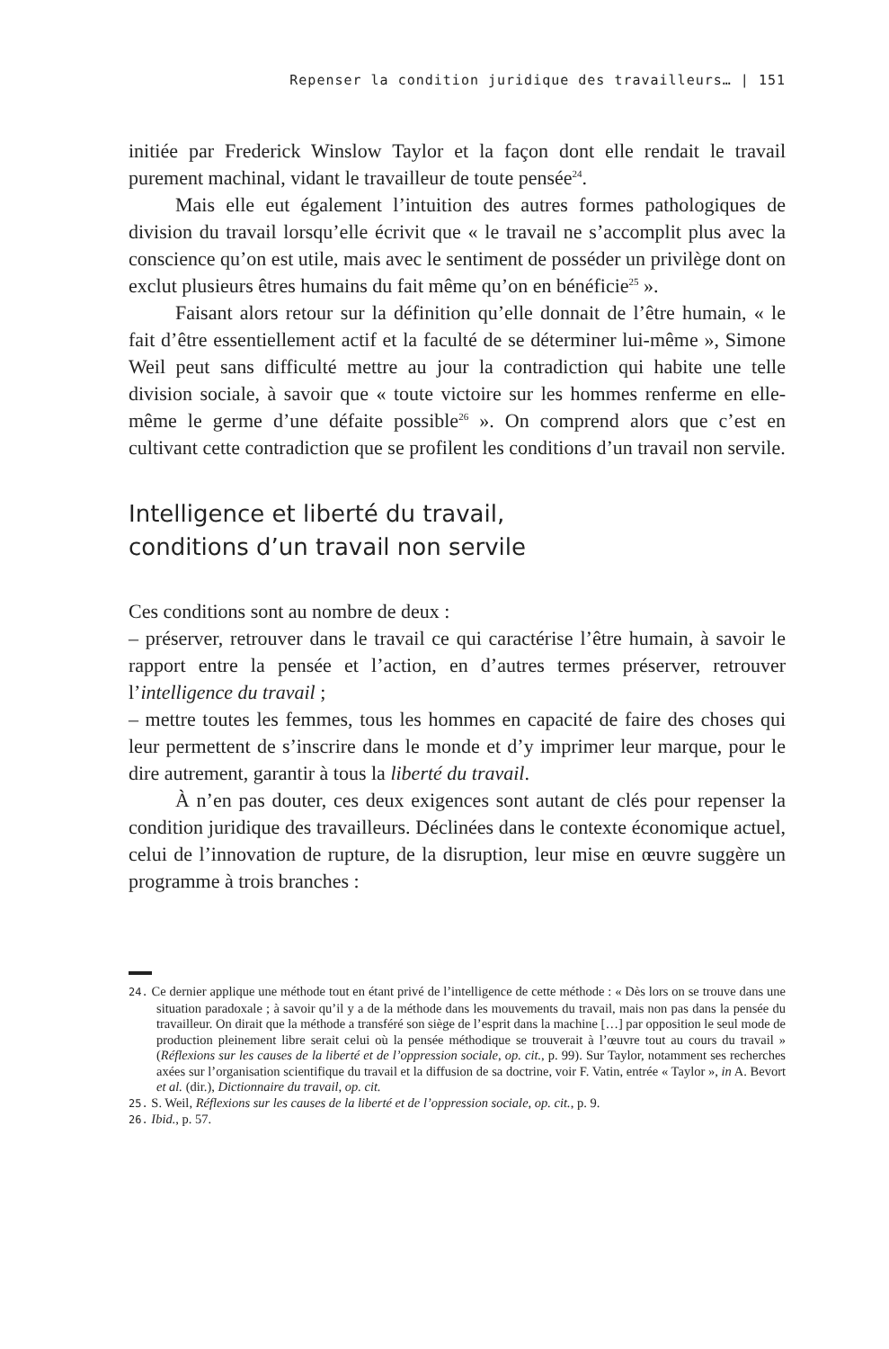Repenser la condition juridique des travailleurs… | 151
initiée par Frederick Winslow Taylor et la façon dont elle rendait le travail purement machinal, vidant le travailleur de toute pensée<sup>24</sup>.
Mais elle eut également l’intuition des autres formes pathologiques de division du travail lorsqu’elle écrivit que « le travail ne s’accomplit plus avec la conscience qu’on est utile, mais avec le sentiment de posséder un privilège dont on exclut plusieurs êtres humains du fait même qu’on en bénéficie<sup>25</sup> ».
Faisant alors retour sur la définition qu’elle donnait de l’être humain, « le fait d’être essentiellement actif et la faculté de se déterminer lui-même », Simone Weil peut sans difficulté mettre au jour la contradiction qui habite une telle division sociale, à savoir que « toute victoire sur les hommes renferme en elle-même le germe d’une défaite possible<sup>26</sup> ». On comprend alors que c’est en cultivant cette contradiction que se profilent les conditions d’un travail non servile.
Intelligence et liberté du travail,
conditions d’un travail non servile
Ces conditions sont au nombre de deux :
– préserver, retrouver dans le travail ce qui caractérise l’être humain, à savoir le rapport entre la pensée et l’action, en d’autres termes préserver, retrouver l’intelligence du travail ;
– mettre toutes les femmes, tous les hommes en capacité de faire des choses qui leur permettent de s’inscrire dans le monde et d’y imprimer leur marque, pour le dire autrement, garantir à tous la liberté du travail.
À n’en pas douter, ces deux exigences sont autant de clés pour repenser la condition juridique des travailleurs. Déclinées dans le contexte économique actuel, celui de l’innovation de rupture, de la disruption, leur mise en œuvre suggère un programme à trois branches :
24. Ce dernier applique une méthode tout en étant privé de l’intelligence de cette méthode : « Dès lors on se trouve dans une situation paradoxale ; à savoir qu’il y a de la méthode dans les mouvements du travail, mais non pas dans la pensée du travailleur. On dirait que la méthode a transféré son siège de l’esprit dans la machine […] par opposition le seul mode de production pleinement libre serait celui où la pensée méthodique se trouverait à l’œuvre tout au cours du travail » (Réflexions sur les causes de la liberté et de l’oppression sociale, op. cit., p. 99). Sur Taylor, notamment ses recherches axées sur l’organisation scientifique du travail et la diffusion de sa doctrine, voir F. Vatin, entrée « Taylor », in A. Bevort et al. (dir.), Dictionnaire du travail, op. cit.
25. S. Weil, Réflexions sur les causes de la liberté et de l’oppression sociale, op. cit., p. 9.
26. Ibid., p. 57.